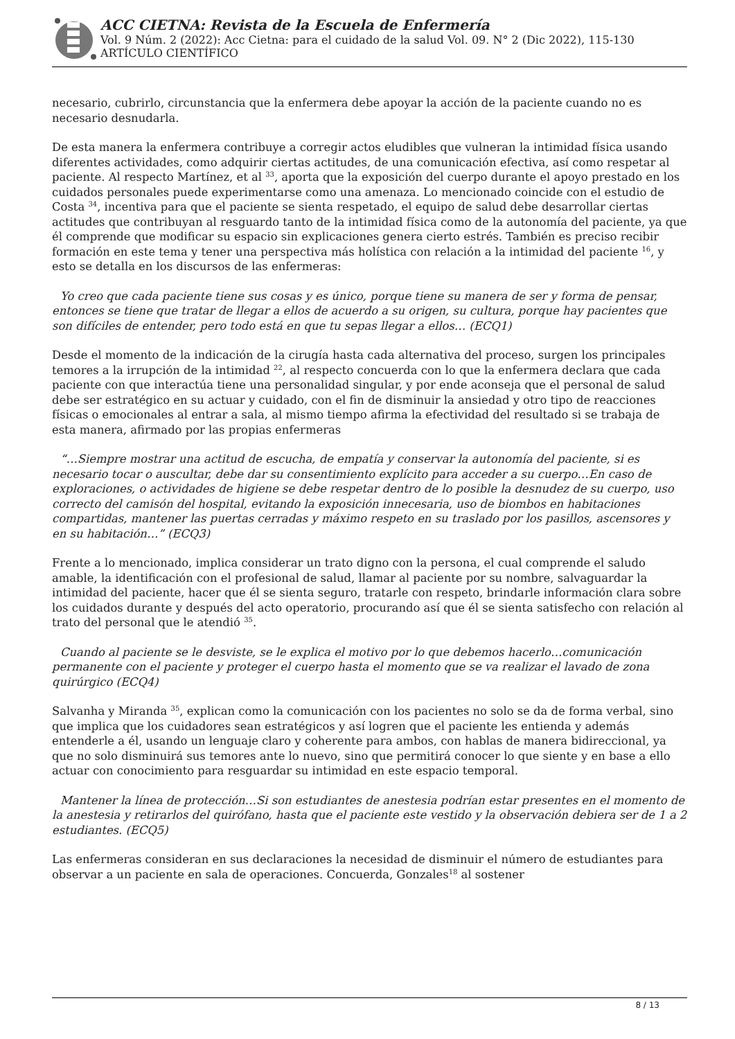ACC CIETNA: Revista de la Escuela de Enfermería
Vol. 9 Núm. 2 (2022): Acc Cietna: para el cuidado de la salud Vol. 09. N° 2 (Dic 2022), 115-130
ARTÍCULO CIENTÍFICO
necesario, cubrirlo, circunstancia que la enfermera debe apoyar la acción de la paciente cuando no es necesario desnudarla.
De esta manera la enfermera contribuye a corregir actos eludibles que vulneran la intimidad física usando diferentes actividades, como adquirir ciertas actitudes, de una comunicación efectiva, así como respetar al paciente. Al respecto Martínez, et al <sup>33</sup>, aporta que la exposición del cuerpo durante el apoyo prestado en los cuidados personales puede experimentarse como una amenaza. Lo mencionado coincide con el estudio de Costa <sup>34</sup>, incentiva para que el paciente se sienta respetado, el equipo de salud debe desarrollar ciertas actitudes que contribuyan al resguardo tanto de la intimidad física como de la autonomía del paciente, ya que él comprende que modificar su espacio sin explicaciones genera cierto estrés. También es preciso recibir formación en este tema y tener una perspectiva más holística con relación a la intimidad del paciente <sup>16</sup>, y esto se detalla en los discursos de las enfermeras:
Yo creo que cada paciente tiene sus cosas y es único, porque tiene su manera de ser y forma de pensar, entonces se tiene que tratar de llegar a ellos de acuerdo a su origen, su cultura, porque hay pacientes que son difíciles de entender, pero todo está en que tu sepas llegar a ellos… (ECQ1)
Desde el momento de la indicación de la cirugía hasta cada alternativa del proceso, surgen los principales temores a la irrupción de la intimidad <sup>22</sup>, al respecto concuerda con lo que la enfermera declara que cada paciente con que interactúa tiene una personalidad singular, y por ende aconseja que el personal de salud debe ser estratégico en su actuar y cuidado, con el fin de disminuir la ansiedad y otro tipo de reacciones físicas o emocionales al entrar a sala, al mismo tiempo afirma la efectividad del resultado si se trabaja de esta manera, afirmado por las propias enfermeras
“…Siempre mostrar una actitud de escucha, de empatía y conservar la autonomía del paciente, si es necesario tocar o auscultar, debe dar su consentimiento explícito para acceder a su cuerpo…En caso de exploraciones, o actividades de higiene se debe respetar dentro de lo posible la desnudez de su cuerpo, uso correcto del camisón del hospital, evitando la exposición innecesaria, uso de biombos en habitaciones compartidas, mantener las puertas cerradas y máximo respeto en su traslado por los pasillos, ascensores y en su habitación…” (ECQ3)
Frente a lo mencionado, implica considerar un trato digno con la persona, el cual comprende el saludo amable, la identificación con el profesional de salud, llamar al paciente por su nombre, salvaguardar la intimidad del paciente, hacer que él se sienta seguro, tratarle con respeto, brindarle información clara sobre los cuidados durante y después del acto operatorio, procurando así que él se sienta satisfecho con relación al trato del personal que le atendió <sup>35</sup>.
Cuando al paciente se le desviste, se le explica el motivo por lo que debemos hacerlo…comunicación permanente con el paciente y proteger el cuerpo hasta el momento que se va realizar el lavado de zona quirúrgico (ECQ4)
Salvanha y Miranda <sup>35</sup>, explican como la comunicación con los pacientes no solo se da de forma verbal, sino que implica que los cuidadores sean estratégicos y así logren que el paciente les entienda y además entenderle a él, usando un lenguaje claro y coherente para ambos, con hablas de manera bidireccional, ya que no solo disminuirá sus temores ante lo nuevo, sino que permitirá conocer lo que siente y en base a ello actuar con conocimiento para resguardar su intimidad en este espacio temporal.
Mantener la línea de protección…Si son estudiantes de anestesia podrían estar presentes en el momento de la anestesia y retirarlos del quirófano, hasta que el paciente este vestido y la observación debiera ser de 1 a 2 estudiantes. (ECQ5)
Las enfermeras consideran en sus declaraciones la necesidad de disminuir el número de estudiantes para observar a un paciente en sala de operaciones. Concuerda, Gonzales<sup>18</sup> al sostener
8 / 13